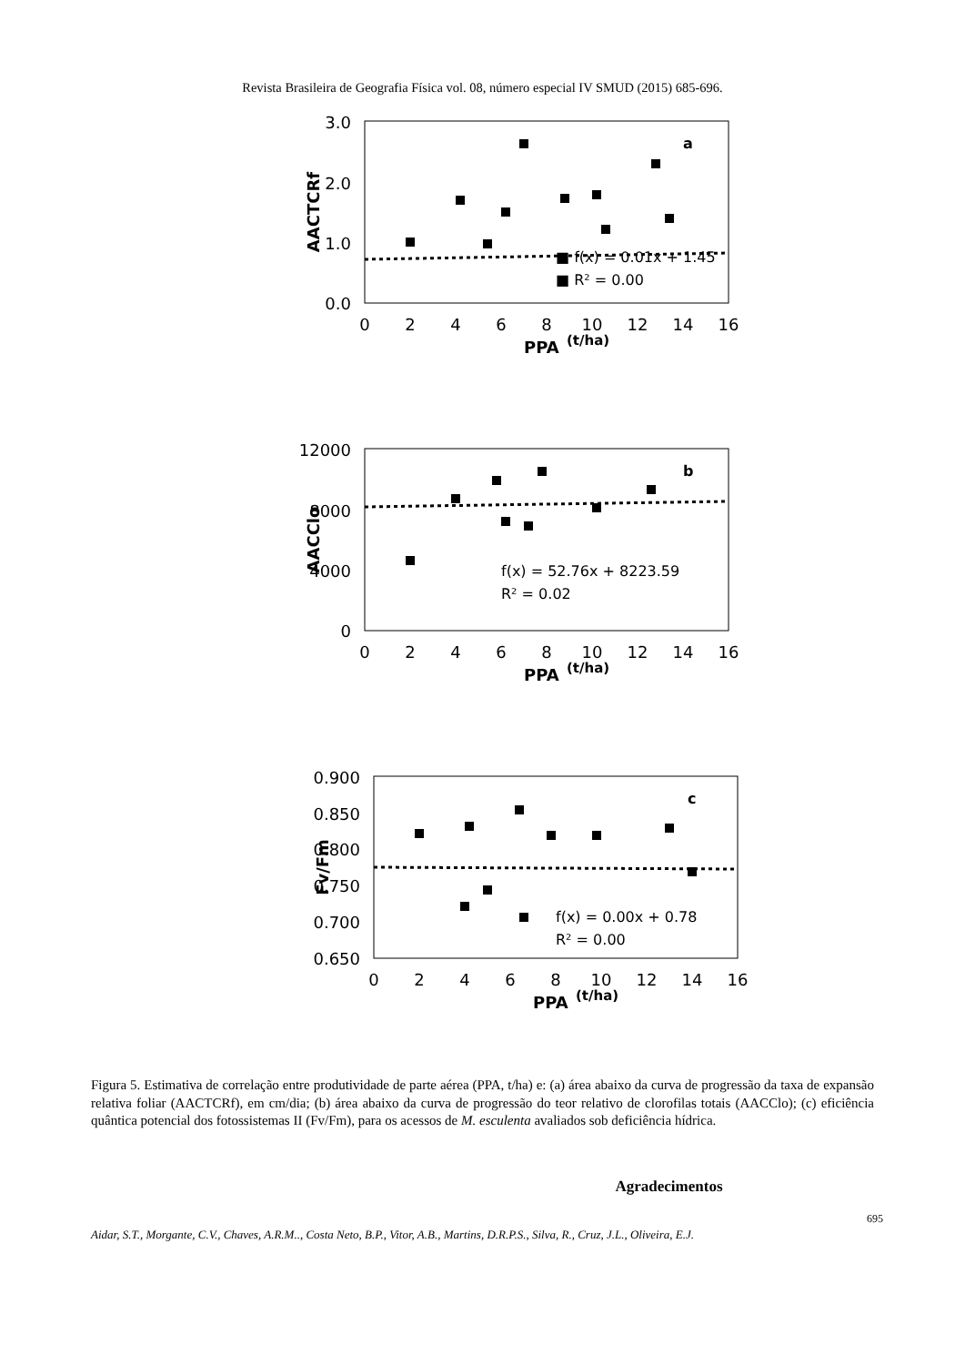Revista Brasileira de Geografia Física vol. 08, número especial IV SMUD (2015) 685-696.
3.0
2.0
1.0
0.0
0
2
4
6
8
10
12
14
16
PPA
(t/ha)
AACTCRf
a
■ f(x) = 0.01x + 1.45
■ R² = 0.00
12000
8000
4000
0
0
2
4
6
8
10
12
14
16
PPA
(t/ha)
AACClo
b
f(x) = 52.76x + 8223.59
R² = 0.02
0.900
0.850
0.800
0.750
0.700
0.650
0
2
4
6
8
10
12
14
16
PPA
(t/ha)
Fv/Fm
c
f(x) = 0.00x + 0.78
R² = 0.00
Figura 5. Estimativa de correlação entre produtividade de parte aérea (PPA, t/ha) e: (a) área abaixo da curva de progressão da taxa de expansão relativa foliar (AACTCRf), em cm/dia; (b) área abaixo da curva de progressão do teor relativo de clorofilas totais (AACClo); (c) eficiência quântica potencial dos fotossistemas II (Fv/Fm), para os acessos de M. esculenta avaliados sob deficiência hídrica.
Agradecimentos
695
Aidar, S.T., Morgante, C.V., Chaves, A.R.M.., Costa Neto, B.P., Vitor, A.B., Martins, D.R.P.S., Silva, R., Cruz, J.L., Oliveira, E.J.